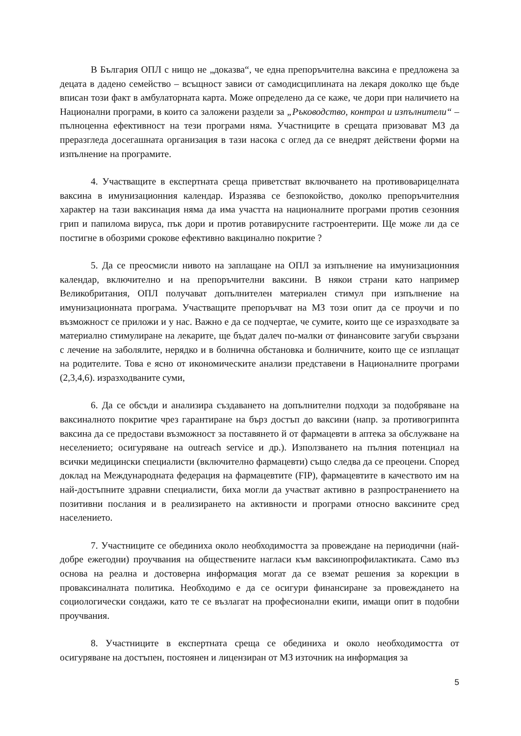В България ОПЛ с нищо не „доказва“, че една препоръчителна ваксина е предложена за децата в дадено семейство – всъщност зависи от самодисциплината на лекаря доколко ще бъде вписан този факт в амбулаторната карта. Може определено да се каже, че дори при наличието на Национални програми, в които са заложени раздели за „Ръководство, контрол и изпълнители“ – пълноценна ефективност на тези програми няма. Участниците в срещата призовават МЗ да преразгледа досегашната организация в тази насока с оглед да се внедрят действени форми на изпълнение на програмите.
4. Участващите в експертната среща приветстват включването на противоварицелната ваксина в имунизационния календар. Изразява се безпокойство, доколко препоръчителния характер на тази ваксинация няма да има участта на националните програми против сезонния грип и папилома вируса, пък дори и против ротавирусните гастроентерити. Ще може ли да се постигне в обозрими срокове ефективно вакцинално покритие ?
5. Да се преосмисли нивото на заплащане на ОПЛ за изпълнение на имунизационния календар, включително и на препоръчителни ваксини. В някои страни като например Великобритания, ОПЛ получават допълнителен материален стимул при изпълнение на имунизационната програма. Участващите препоръчват на МЗ този опит да се проучи и по възможност се приложи и у нас. Важно е да се подчертае, че сумите, които ще се изразходвате за материално стимулиране на лекарите, ще бъдат далеч по-малки от финансовите загуби свързани с лечение на заболялите, нерядко и в болнична обстановка и болничните, които ще се изплащат на родителите. Това е ясно от икономическите анализи представени в Националните програми (2,3,4,6). изразходваните суми,
6. Да се обсъди и анализира създаването на допълнителни подходи за подобряване на ваксиналното покритие чрез гарантиране на бърз достъп до ваксини (напр. за противогрипнта ваксина да се предостави възможност за поставянето й от фармацевти в аптека за обслужване на неселението; осигуряване на outreach service и др.). Използването на пълния потенциал на всички медицински специалисти (включително фармацевти) също следва да се преоцени. Според доклад на Международната федерация на фармацевтите (FIP), фармацевтите в качеството им на най-достъпните здравни специалисти, биха могли да участват активно в разпространението на позитивни послания и в реализирането на активности и програми относно ваксините сред населението.
7. Участниците се обединиха около необходимостта за провеждане на периодични (най-добре ежегодни) проучвания на обществените нагласи към ваксинопрофилактиката. Само въз основа на реална и достоверна информация могат да се вземат решения за корекции в проваксиналната политика. Необходимо е да се осигури финансиране за провеждането на социологически сондажи, като те се възлагат на професионални екипи, имащи опит в подобни проучвания.
8. Участниците в експертната среща се обединиха и около необходимостта от осигуряване на достъпен, постоянен и лицензиран от МЗ източник на информация за
5